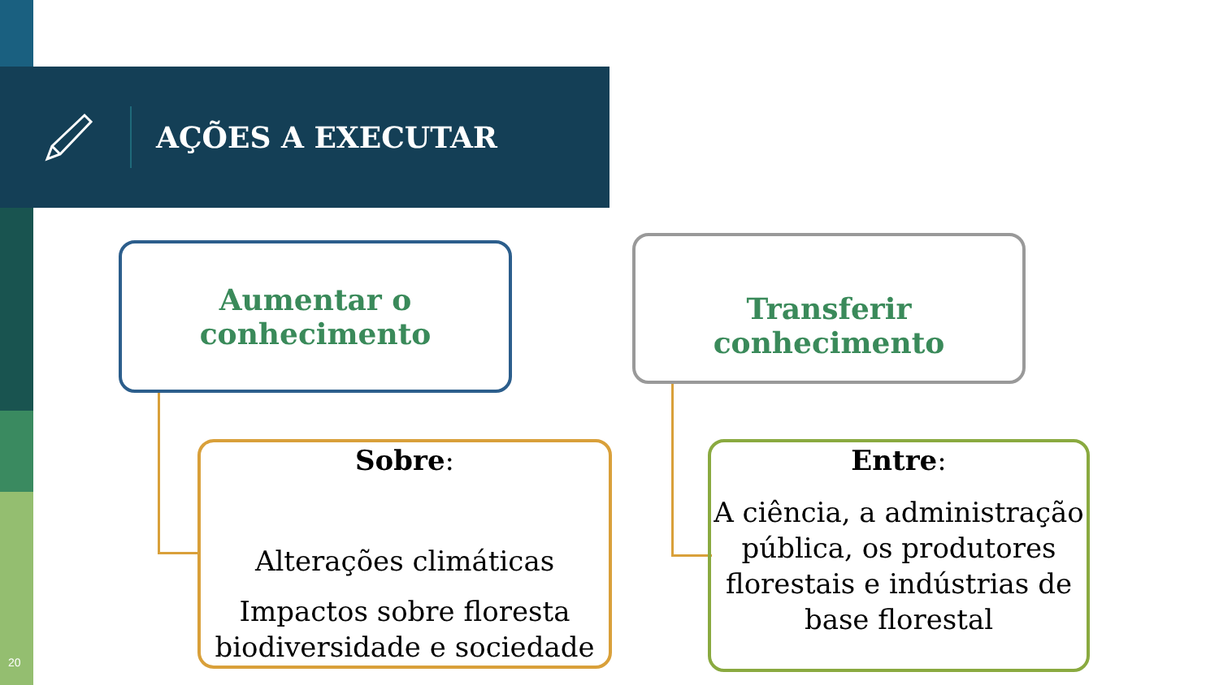AÇÕES A EXECUTAR
Aumentar o
conhecimento
Transferir conhecimento
Sobre:
Alterações climáticas
Impactos sobre floresta biodiversidade e sociedade
Entre:
A ciência, a administração pública, os produtores florestais e indústrias de base florestal
20